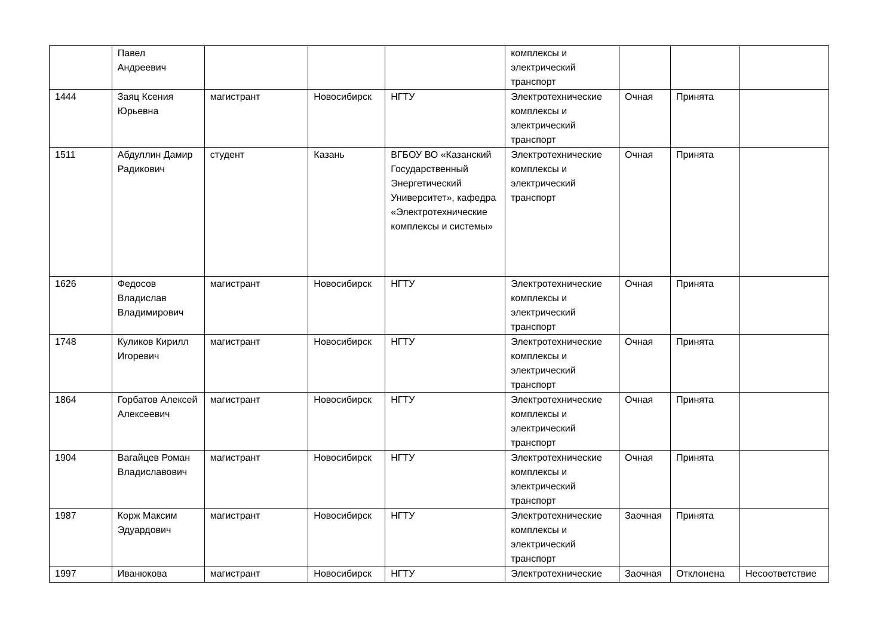| | Павел Андреевич | | | | комплексы и электрический транспорт | | | |
| 1444 | Заяц Ксения Юрьевна | магистрант | Новосибирск | НГТУ | Электротехнические комплексы и электрический транспорт | Очная | Принята | |
| 1511 | Абдуллин Дамир Радикович | студент | Казань | ВГБОУ ВО «Казанский Государственный Энергетический Университет», кафедра «Электротехнические комплексы и системы» | Электротехнические комплексы и электрический транспорт | Очная | Принята | |
| 1626 | Федосов Владислав Владимирович | магистрант | Новосибирск | НГТУ | Электротехнические комплексы и электрический транспорт | Очная | Принята | |
| 1748 | Куликов Кирилл Игоревич | магистрант | Новосибирск | НГТУ | Электротехнические комплексы и электрический транспорт | Очная | Принята | |
| 1864 | Горбатов Алексей Алексеевич | магистрант | Новосибирск | НГТУ | Электротехнические комплексы и электрический транспорт | Очная | Принята | |
| 1904 | Вагайцев Роман Владиславович | магистрант | Новосибирск | НГТУ | Электротехнические комплексы и электрический транспорт | Очная | Принята | |
| 1987 | Корж Максим Эдуардович | магистрант | Новосибирск | НГТУ | Электротехнические комплексы и электрический транспорт | Заочная | Принята | |
| 1997 | Иванюкова | магистрант | Новосибирск | НГТУ | Электротехнические | Заочная | Отклонена | Несоответствие |